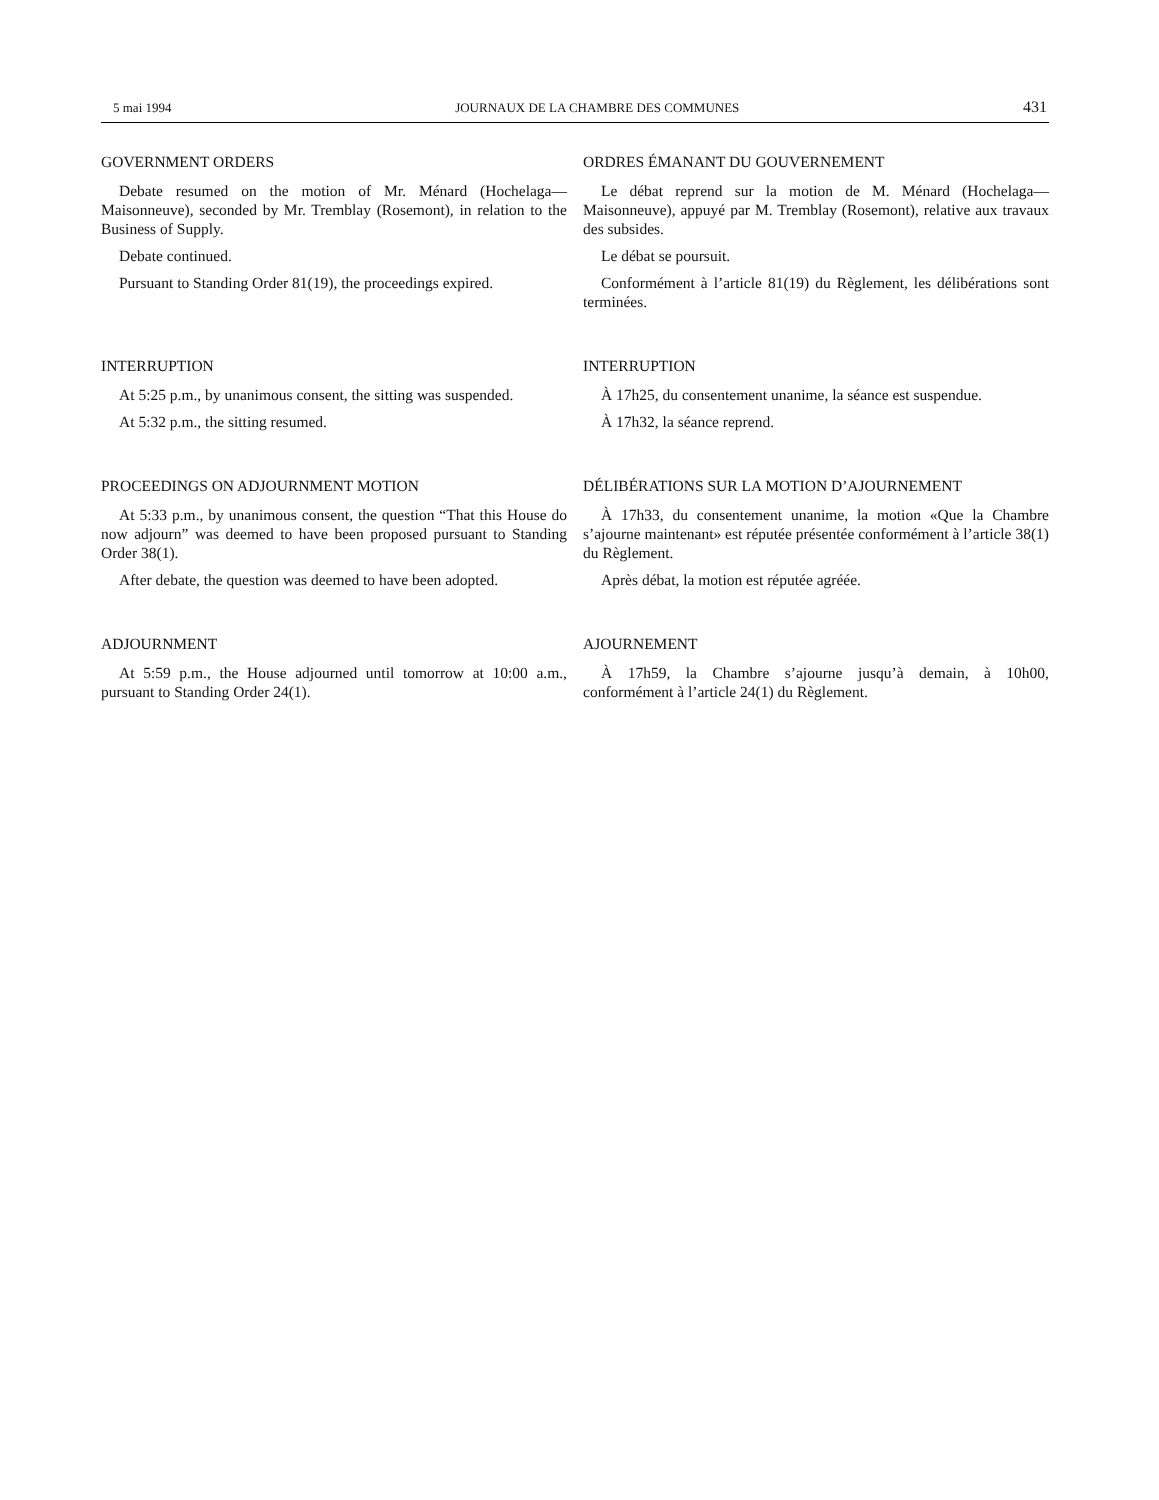5 mai 1994 JOURNAUX DE LA CHAMBRE DES COMMUNES 431
GOVERNMENT ORDERS
Debate resumed on the motion of Mr. Ménard (Hochelaga—Maisonneuve), seconded by Mr. Tremblay (Rosemont), in relation to the Business of Supply.
Debate continued.
Pursuant to Standing Order 81(19), the proceedings expired.
ORDRES ÉMANANT DU GOUVERNEMENT
Le débat reprend sur la motion de M. Ménard (Hochelaga—Maisonneuve), appuyé par M. Tremblay (Rosemont), relative aux travaux des subsides.
Le débat se poursuit.
Conformément à l’article 81(19) du Règlement, les délibérations sont terminées.
INTERRUPTION
At 5:25 p.m., by unanimous consent, the sitting was suspended.
At 5:32 p.m., the sitting resumed.
INTERRUPTION
À 17h25, du consentement unanime, la séance est suspendue.
À 17h32, la séance reprend.
PROCEEDINGS ON ADJOURNMENT MOTION
At 5:33 p.m., by unanimous consent, the question “That this House do now adjourn” was deemed to have been proposed pursuant to Standing Order 38(1).
After debate, the question was deemed to have been adopted.
DÉLIBÉRATIONS SUR LA MOTION D’AJOURNEMENT
À 17h33, du consentement unanime, la motion «Que la Chambre s’ajourne maintenant» est réputée présentée conformément à l’article 38(1) du Règlement.
Après débat, la motion est réputée agréée.
ADJOURNMENT
At 5:59 p.m., the House adjourned until tomorrow at 10:00 a.m., pursuant to Standing Order 24(1).
AJOURNEMENT
À 17h59, la Chambre s’ajourne jusqu’à demain, à 10h00, conformément à l’article 24(1) du Règlement.